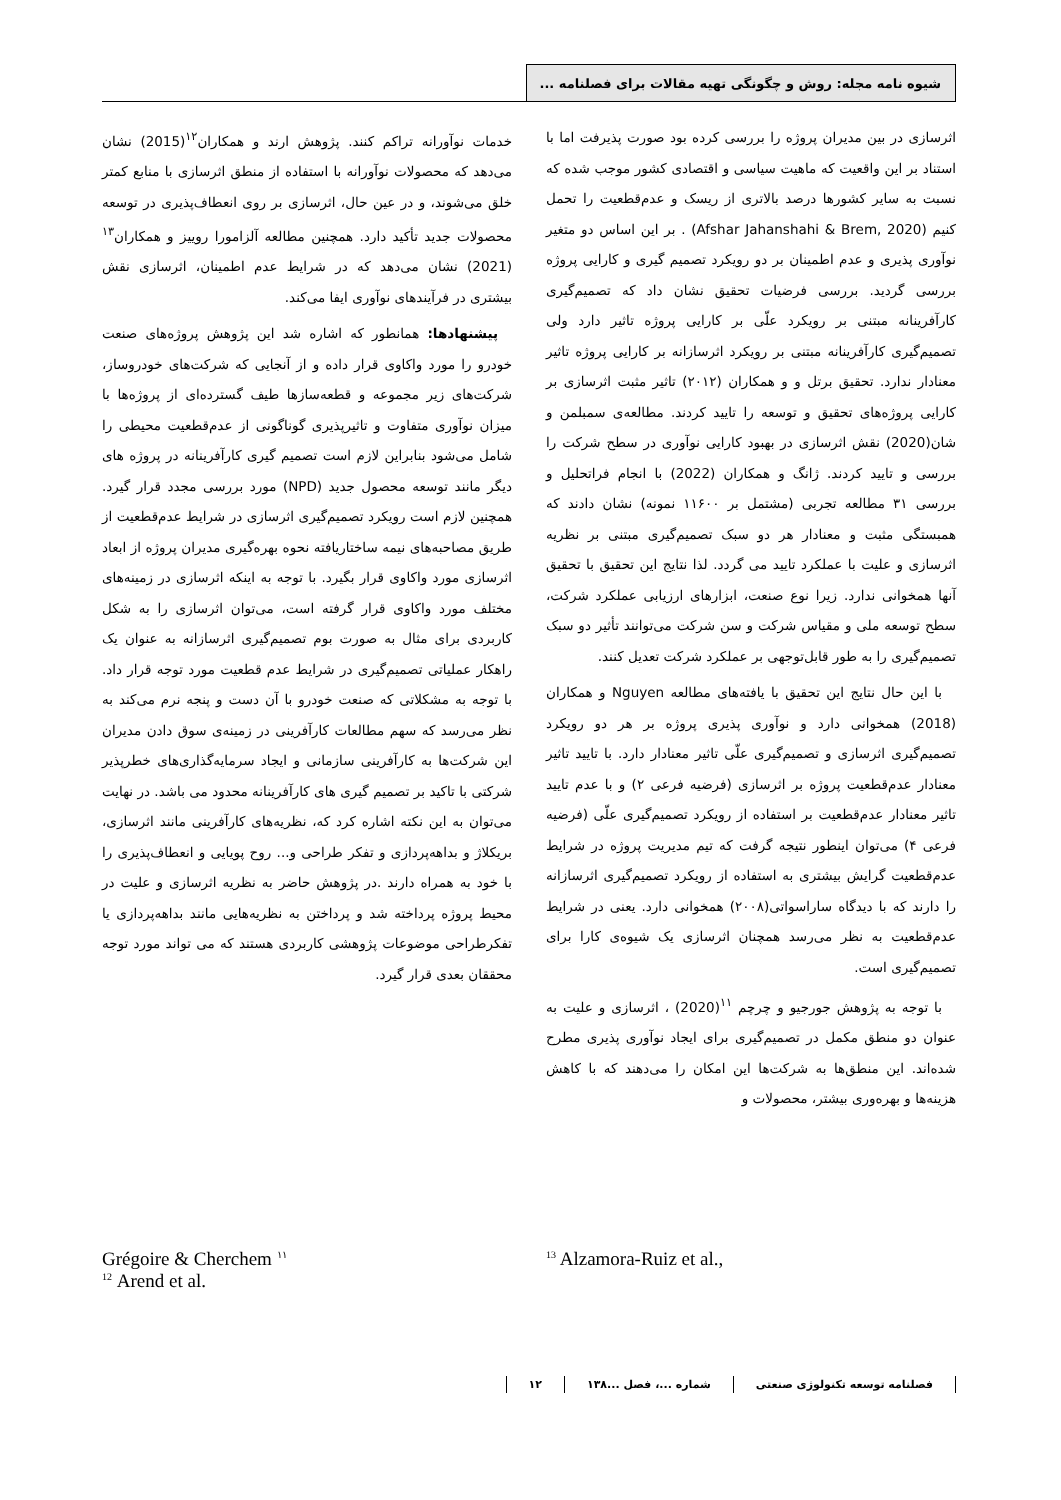شیوه نامه مجله: روش و چگونگی تهیه مقالات برای فصلنامه ...
اثرسازی در بین مدیران پروژه را بررسی کرده بود صورت پذیرفت اما با استناد بر این واقعیت که ماهیت سیاسی و اقتصادی کشور موجب شده که نسبت به سایر کشورها درصد بالاتری از ریسک و عدم‌قطعیت را تحمل کنیم (Afshar Jahanshahi & Brem, 2020) . بر این اساس دو متغیر نوآوری پذیری و عدم اطمینان بر دو رویکرد تصمیم گیری و کارایی پروژه بررسی گردید. بررسی فرضیات تحقیق نشان داد که تصمیم‌گیری کارآفرینانه مبتنی بر رویکرد علّی بر کارایی پروژه تاثیر دارد ولی تصمیم‌گیری کارآفرینانه مبتنی بر رویکرد اثرسازانه بر کارایی پروژه تاثیر معنادار ندارد. تحقیق برتل و و همکاران (۲۰۱۲) تاثیر مثبت اثرسازی بر کارایی پروژه‌های تحقیق و توسعه را تایید کردند. مطالعه‌ی سمبلمن و شان(2020) نقش اثرسازی در بهبود کارایی نوآوری در سطح شرکت را بررسی و تایید کردند. ژانگ و همکاران (2022) با انجام فراتحلیل و بررسی ۳۱ مطالعه تجربی (مشتمل بر ۱۱۶۰۰ نمونه) نشان دادند که همبستگی مثبت و معنادار هر دو سبک تصمیم‌گیری مبتنی بر نظریه اثرسازی و علیت با عملکرد تایید می گردد. لذا نتایج این تحقیق با تحقیق آنها همخوانی ندارد. زیرا نوع صنعت، ابزارهای ارزیابی عملکرد شرکت، سطح توسعه ملی و مقیاس شرکت و سن شرکت می‌توانند تأثیر دو سبک تصمیم‌گیری را به طور قابل‌توجهی بر عملکرد شرکت تعدیل کنند.
با این حال نتایج این تحقیق با یافته‌های مطالعه Nguyen و همکاران (2018) همخوانی دارد و نوآوری پذیری پروژه بر هر دو رویکرد تصمیم‌گیری اثرسازی و تصمیم‌گیری علّی تاثیر معنادار دارد. با تایید تاثیر معنادار عدم‌قطعیت پروژه بر اثرسازی (فرضیه فرعی ۲) و با عدم تایید تاثیر معنادار عدم‌قطعیت بر استفاده از رویکرد تصمیم‌گیری علّی (فرضیه فرعی ۴) می‌توان اینطور نتیجه گرفت که تیم مدیریت پروژه در شرایط عدم‌قطعیت گرایش بیشتری به استفاده از رویکرد تصمیم‌گیری اثرسازانه را دارند که با دیدگاه ساراسواتی(۲۰۰۸) همخوانی دارد. یعنی در شرایط عدم‌قطعیت به نظر می‌رسد همچنان اثرسازی یک شیوه‌ی کارا برای تصمیم‌گیری است.
با توجه به پژوهش جورجیو و چرچم <sup>۱۱</sup>(2020) ، اثرسازی و علیت به عنوان دو منطق مکمل در تصمیم‌گیری برای ایجاد نوآوری پذیری مطرح شده‌اند. این منطق‌ها به شرکت‌ها این امکان را می‌دهند که با کاهش هزینه‌ها و بهره‌وری بیشتر، محصولات و
خدمات نوآورانه تراکم کنند. پژوهش ارند و همکاران<sup>۱۲</sup>(2015) نشان می‌دهد که محصولات نوآورانه با استفاده از منطق اثرسازی با منابع کمتر خلق می‌شوند، و در عین حال، اثرسازی بر روی انعطاف‌پذیری در توسعه محصولات جدید تأکید دارد. همچنین مطالعه آلزامورا روییز و همکاران<sup>۱۳</sup> (2021) نشان می‌دهد که در شرایط عدم اطمینان، اثرسازی نقش بیشتری در فرآیندهای نوآوری ایفا می‌کند.
پیشنهادها: همانطور که اشاره شد این پژوهش پروژه‌های صنعت خودرو را مورد واکاوی قرار داده و از آنجایی که شرکت‌های خودروساز، شرکت‌های زیر مجموعه و قطعه‌سازها طیف گسترده‌ای از پروژه‌ها با میزان نوآوری متفاوت و تاثیرپذیری گوناگونی از عدم‌قطعیت محیطی را شامل می‌شود بنابراین لازم است تصمیم گیری کارآفرینانه در پروژه های دیگر مانند توسعه محصول جدید (NPD) مورد بررسی مجدد قرار گیرد. همچنین لازم است رویکرد تصمیم‌گیری اثرسازی در شرایط عدم‌قطعیت از طریق مصاحبه‌های نیمه ساختاریافته نحوه بهره‌گیری مدیران پروژه از ابعاد اثرسازی مورد واکاوی قرار بگیرد. با توجه به اینکه اثرسازی در زمینه‌های مختلف مورد واکاوی قرار گرفته است، می‌توان اثرسازی را به شکل کاربردی برای مثال به صورت بوم تصمیم‌گیری اثرسازانه به عنوان یک راهکار عملیاتی تصمیم‌گیری در شرایط عدم قطعیت مورد توجه قرار داد. با توجه به مشکلاتی که صنعت خودرو با آن دست و پنجه نرم می‌کند به نظر می‌رسد که سهم مطالعات کارآفرینی در زمینه‌ی سوق دادن مدیران این شرکت‌ها به کارآفرینی سازمانی و ایجاد سرمایه‌گذاری‌های خطرپذیر شرکتی با تاکید بر تصمیم گیری های کارآفرینانه محدود می باشد. در نهایت می‌توان به این نکته اشاره کرد که، نظریه‌های کارآفرینی مانند اثرسازی، بریکلاژ و بداهه‌پردازی و تفکر طراحی و... روح پویایی و انعطاف‌پذیری را با خود به همراه دارند .در پژوهش حاضر به نظریه اثرسازی و علیت در محیط پروژه پرداخته شد و پرداختن به نظریه‌هایی مانند بداهه‌پردازی یا تفکرطراحی موضوعات پژوهشی کاربردی هستند که می تواند مورد توجه محققان بعدی قرار گیرد.
<sup>13</sup> Alzamora-Ruiz et al., Grégoire & Cherchem <sup>۱۱</sup>
<sup>12</sup> Arend et al.
فصلنامه توسعه تکنولوژی صنعتی شماره ...، فصل ...۱۳۸ ۱۲